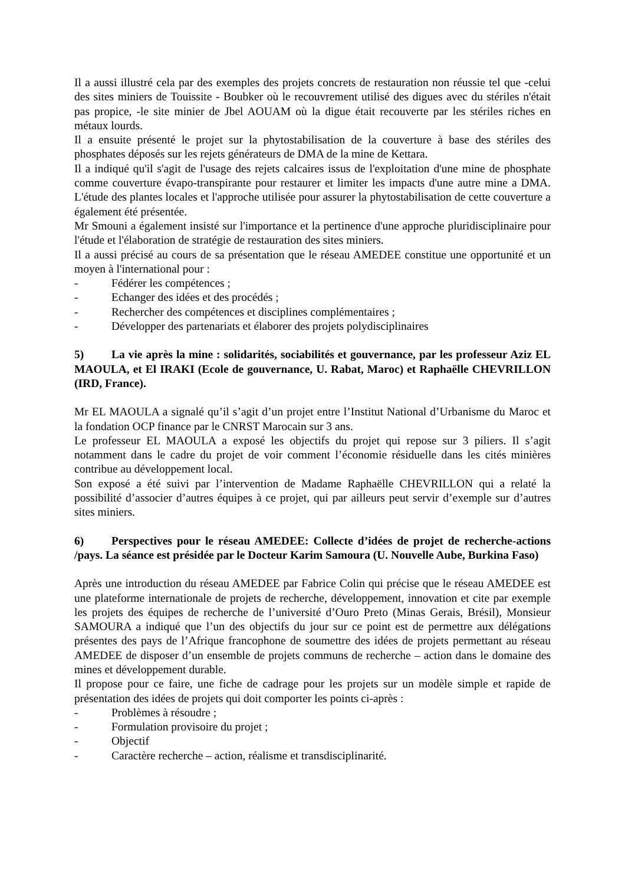Il a aussi illustré cela par des exemples des projets concrets de restauration non réussie tel que -celui des sites miniers de Touissite - Boubker où le recouvrement utilisé des digues avec du stériles n'était pas propice, -le site minier de Jbel AOUAM où la digue était recouverte par les stériles riches en métaux lourds.
Il a ensuite présenté le projet sur la phytostabilisation de la couverture à base des stériles des phosphates déposés sur les rejets générateurs de DMA de la mine de Kettara.
Il a indiqué qu'il s'agit de l'usage des rejets calcaires issus de l'exploitation d'une mine de phosphate comme couverture évapo-transpirante pour restaurer et limiter les impacts d'une autre mine a DMA. L'étude des plantes locales et l'approche utilisée pour assurer la phytostabilisation de cette couverture a également été présentée.
Mr Smouni a également insisté sur l'importance et la pertinence d'une approche pluridisciplinaire pour l'étude et l'élaboration de stratégie de restauration des sites miniers.
Il a aussi précisé au cours de sa présentation que le réseau AMEDEE constitue une opportunité et un moyen à l'international pour :
- Fédérer les compétences ;
- Echanger des idées et des procédés ;
- Rechercher des compétences et disciplines complémentaires ;
- Développer des partenariats et élaborer des projets polydisciplinaires
5) La vie après la mine : solidarités, sociabilités et gouvernance, par les professeur Aziz EL MAOULA, et El IRAKI (Ecole de gouvernance, U. Rabat, Maroc) et Raphaëlle CHEVRILLON (IRD, France).
Mr EL MAOULA a signalé qu’il s’agit d’un projet entre l’Institut National d’Urbanisme du Maroc et la fondation OCP finance par le CNRST Marocain sur 3 ans.
Le professeur EL MAOULA a exposé les objectifs du projet qui repose sur 3 piliers. Il s’agit notamment dans le cadre du projet de voir comment l’économie résiduelle dans les cités minières contribue au développement local.
Son exposé a été suivi par l’intervention de Madame Raphaëlle CHEVRILLON qui a relaté la possibilité d’associer d’autres équipes à ce projet, qui par ailleurs peut servir d’exemple sur d’autres sites miniers.
6) Perspectives pour le réseau AMEDEE: Collecte d’idées de projet de recherche-actions /pays. La séance est présidée par le Docteur Karim Samoura (U. Nouvelle Aube, Burkina Faso)
Après une introduction du réseau AMEDEE par Fabrice Colin qui précise que le réseau AMEDEE est une plateforme internationale de projets de recherche, développement, innovation et cite par exemple les projets des équipes de recherche de l’université d’Ouro Preto (Minas Gerais, Brésil), Monsieur SAMOURA a indiqué que l’un des objectifs du jour sur ce point est de permettre aux délégations présentes des pays de l’Afrique francophone de soumettre des idées de projets permettant au réseau AMEDEE de disposer d’un ensemble de projets communs de recherche – action dans le domaine des mines et développement durable.
Il propose pour ce faire, une fiche de cadrage pour les projets sur un modèle simple et rapide de présentation des idées de projets qui doit comporter les points ci-après :
- Problèmes à résoudre ;
- Formulation provisoire du projet ;
- Objectif
- Caractère recherche – action, réalisme et transdisciplinarité.